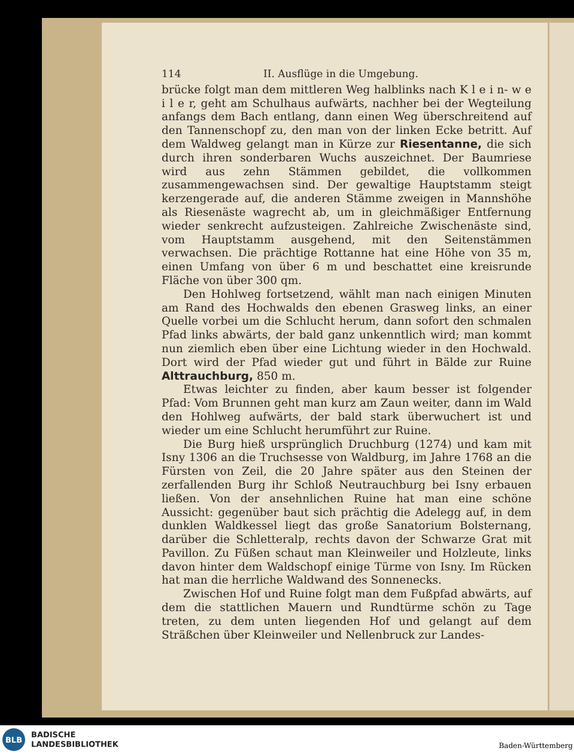114 II. Ausflüge in die Umgebung.
brücke folgt man dem mittleren Weg halblinks nach K l e i n- w e i l e r, geht am Schulhaus aufwärts, nachher bei der Wegteilung anfangs dem Bach entlang, dann einen Weg überschreitend auf den Tannenschopf zu, den man von der linken Ecke betritt. Auf dem Waldweg gelangt man in Kürze zur Riesentanne, die sich durch ihren sonderbaren Wuchs auszeichnet. Der Baumriese wird aus zehn Stämmen gebildet, die vollkommen zusammengewachsen sind. Der gewaltige Hauptstamm steigt kerzengerade auf, die anderen Stämme zweigen in Mannshöhe als Riesenäste wagrecht ab, um in gleichmäßiger Entfernung wieder senkrecht aufzusteigen. Zahlreiche Zwischenäste sind, vom Hauptstamm ausgehend, mit den Seitenstämmen verwachsen. Die prächtige Rottanne hat eine Höhe von 35 m, einen Umfang von über 6 m und beschattet eine kreisrunde Fläche von über 300 qm.
Den Hohlweg fortsetzend, wählt man nach einigen Minuten am Rand des Hochwalds den ebenen Grasweg links, an einer Quelle vorbei um die Schlucht herum, dann sofort den schmalen Pfad links abwärts, der bald ganz unkenntlich wird; man kommt nun ziemlich eben über eine Lichtung wieder in den Hochwald. Dort wird der Pfad wieder gut und führt in Bälde zur Ruine Alttrauchburg, 850 m.
Etwas leichter zu finden, aber kaum besser ist folgender Pfad: Vom Brunnen geht man kurz am Zaun weiter, dann im Wald den Hohlweg aufwärts, der bald stark überwuchert ist und wieder um eine Schlucht herumführt zur Ruine.
Die Burg hieß ursprünglich Druchburg (1274) und kam mit Isny 1306 an die Truchsesse von Waldburg, im Jahre 1768 an die Fürsten von Zeil, die 20 Jahre später aus den Steinen der zerfallenden Burg ihr Schloß Neutrauchburg bei Isny erbauen ließen. Von der ansehnlichen Ruine hat man eine schöne Aussicht: gegenüber baut sich prächtig die Adelegg auf, in dem dunklen Waldkessel liegt das große Sanatorium Bolsternang, darüber die Schletteralp, rechts davon der Schwarze Grat mit Pavillon. Zu Füßen schaut man Kleinweiler und Holzleute, links davon hinter dem Waldschopf einige Türme von Isny. Im Rücken hat man die herrliche Waldwand des Sonnenecks.
Zwischen Hof und Ruine folgt man dem Fußpfad abwärts, auf dem die stattlichen Mauern und Rundtürme schön zu Tage treten, zu dem unten liegenden Hof und gelangt auf dem Sträßchen über Kleinweiler und Nellenbruck zur Landes-
BLB
BADISCHE
LANDESBIBLIOTHEK
Baden-Württemberg